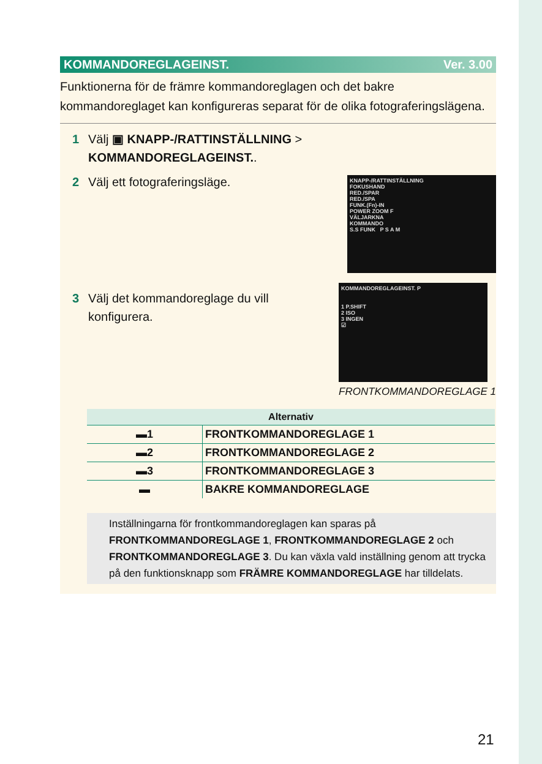KOMMANDOREGLAGEINST. Ver. 3.00
Funktionerna för de främre kommandoreglagen och det bakre kommandoreglaget kan konfigureras separat för de olika fotografe­ringslägena.
1 Välj ▣ KNAPP-/RATTINSTÄLLNING >
KOMMANDOREGLAGEINST..
2 Välj ett fotograferingsläge.
KNAPP-/RATTINSTÄLLNING
FOKUSHAND
RED./SPAR
RED./SPA
FUNK.(Fn)-IN
POWER ZOOM F
VÄLJARKNA
KOMMANDO
S.S FUNK P S A M
3 Välj det kommandoreglage du vill
konfigurera.
KOMMANDOREGLAGEINST. P
1 P.SHIFT
2 ISO
3 INGEN
☑
FRONTKOMMANDOREGLAGE 1
| Alternativ | |
| --- | --- |
| ▬1 | FRONTKOMMANDOREGLAGE 1 |
| ▬2 | FRONTKOMMANDOREGLAGE 2 |
| ▬3 | FRONTKOMMANDOREGLAGE 3 |
| ▬ | BAKRE KOMMANDOREGLAGE |
Inställningarna för frontkommandoreglagen kan sparas på FRONTKOMMANDOREGLAGE 1, FRONTKOMMANDOREGLAGE 2 och FRONTKOMMANDOREGLAGE 3. Du kan växla vald inställ­ning genom att trycka på den funktionsknapp som FRÄMRE KOMMANDOREGLAGE har tilldelats.
21